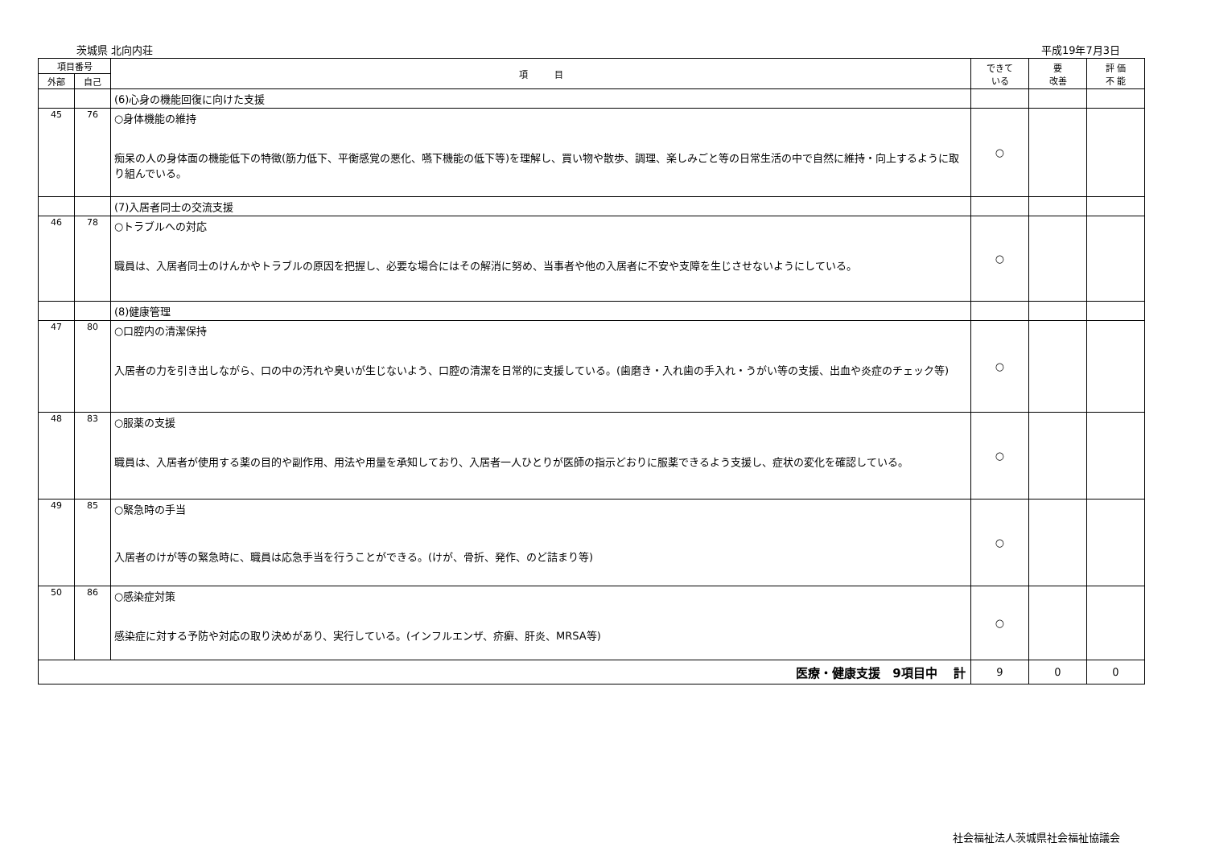茨城県 北向内荘 平成19年7月3日
| 項目番号 | | 項 目 | できて いる | 要 改善 | 評 価 不 能 |
| --- | --- | --- | --- | --- | --- |
| 外部 | 自己 | | | | |
| | | (6)心身の機能回復に向けた支援 | | | |
| 45 | 76 | ○身体機能の維持 痴呆の人の身体面の機能低下の特徴(筋力低下、平衡感覚の悪化、嚥下機能の低下等)を理解し、買い物や散歩、調理、楽しみごと等の日常生活の中で自然に維持・向上するように取り組んでいる。 | ○ | | |
| | | (7)入居者同士の交流支援 | | | |
| 46 | 78 | ○トラブルへの対応 職員は、入居者同士のけんかやトラブルの原因を把握し、必要な場合にはその解消に努め、当事者や他の入居者に不安や支障を生じさせないようにしている。 | ○ | | |
| | | (8)健康管理 | | | |
| 47 | 80 | ○口腔内の清潔保持 入居者の力を引き出しながら、口の中の汚れや臭いが生じないよう、口腔の清潔を日常的に支援している。(歯磨き・入れ歯の手入れ・うがい等の支援、出血や炎症のチェック等) | ○ | | |
| 48 | 83 | ○服薬の支援 職員は、入居者が使用する薬の目的や副作用、用法や用量を承知しており、入居者一人ひとりが医師の指示どおりに服薬できるよう支援し、症状の変化を確認している。 | ○ | | |
| 49 | 85 | ○緊急時の手当 入居者のけが等の緊急時に、職員は応急手当を行うことができる。(けが、骨折、発作、のど詰まり等) | ○ | | |
| 50 | 86 | ○感染症対策 感染症に対する予防や対応の取り決めがあり、実行している。(インフルエンザ、疥癬、肝炎、MRSA等) | ○ | | |
| 医療・健康支援 9項目中 計 | | | 9 | 0 | 0 |
社会福祉法人茨城県社会福祉協議会